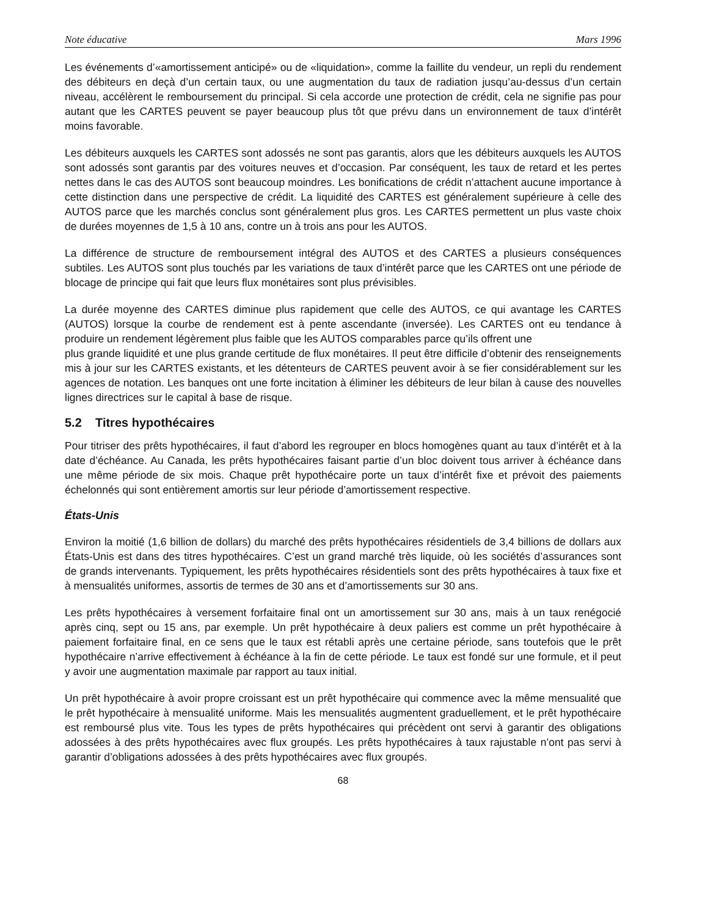Note éducative Mars 1996
Les événements d’«amortissement anticipé» ou de «liquidation», comme la faillite du vendeur, un repli du rendement des débiteurs en deçà d’un certain taux, ou une augmentation du taux de radiation jusqu’au-dessus d’un certain niveau, accélèrent le remboursement du principal. Si cela accorde une protection de crédit, cela ne signifie pas pour autant que les CARTES peuvent se payer beaucoup plus tôt que prévu dans un environnement de taux d’intérêt moins favorable.
Les débiteurs auxquels les CARTES sont adossés ne sont pas garantis, alors que les débiteurs auxquels les AUTOS sont adossés sont garantis par des voitures neuves et d’occasion. Par conséquent, les taux de retard et les pertes nettes dans le cas des AUTOS sont beaucoup moindres. Les bonifications de crédit n’attachent aucune importance à cette distinction dans une perspective de crédit. La liquidité des CARTES est généralement supérieure à celle des AUTOS parce que les marchés conclus sont généralement plus gros. Les CARTES permettent un plus vaste choix de durées moyennes de 1,5 à 10 ans, contre un à trois ans pour les AUTOS.
La différence de structure de remboursement intégral des AUTOS et des CARTES a plusieurs conséquences subtiles. Les AUTOS sont plus touchés par les variations de taux d’intérêt parce que les CARTES ont une période de blocage de principe qui fait que leurs flux monétaires sont plus prévisibles.
La durée moyenne des CARTES diminue plus rapidement que celle des AUTOS, ce qui avantage les CARTES (AUTOS) lorsque la courbe de rendement est à pente ascendante (inversée). Les CARTES ont eu tendance à produire un rendement légèrement plus faible que les AUTOS comparables parce qu’ils offrent une
plus grande liquidité et une plus grande certitude de flux monétaires. Il peut être difficile d’obtenir des renseignements mis à jour sur les CARTES existants, et les détenteurs de CARTES peuvent avoir à se fier considérablement sur les agences de notation. Les banques ont une forte incitation à éliminer les débiteurs de leur bilan à cause des nouvelles lignes directrices sur le capital à base de risque.
5.2 Titres hypothécaires
Pour titriser des prêts hypothécaires, il faut d’abord les regrouper en blocs homogènes quant au taux d’intérêt et à la date d’échéance. Au Canada, les prêts hypothécaires faisant partie d’un bloc doivent tous arriver à échéance dans une même période de six mois. Chaque prêt hypothécaire porte un taux d’intérêt fixe et prévoit des paiements échelonnés qui sont entièrement amortis sur leur période d’amortissement respective.
États-Unis
Environ la moitié (1,6 billion de dollars) du marché des prêts hypothécaires résidentiels de 3,4 billions de dollars aux États-Unis est dans des titres hypothécaires. C’est un grand marché très liquide, où les sociétés d’assurances sont de grands intervenants. Typiquement, les prêts hypothécaires résidentiels sont des prêts hypothécaires à taux fixe et à mensualités uniformes, assortis de termes de 30 ans et d’amortissements sur 30 ans.
Les prêts hypothécaires à versement forfaitaire final ont un amortissement sur 30 ans, mais à un taux renégocié après cinq, sept ou 15 ans, par exemple. Un prêt hypothécaire à deux paliers est comme un prêt hypothécaire à paiement forfaitaire final, en ce sens que le taux est rétabli après une certaine période, sans toutefois que le prêt hypothécaire n’arrive effectivement à échéance à la fin de cette période. Le taux est fondé sur une formule, et il peut y avoir une augmentation maximale par rapport au taux initial.
Un prêt hypothécaire à avoir propre croissant est un prêt hypothécaire qui commence avec la même mensualité que le prêt hypothécaire à mensualité uniforme. Mais les mensualités augmentent graduellement, et le prêt hypothécaire est remboursé plus vite. Tous les types de prêts hypothécaires qui précèdent ont servi à garantir des obligations adossées à des prêts hypothécaires avec flux groupés. Les prêts hypothécaires à taux rajustable n’ont pas servi à garantir d’obligations adossées à des prêts hypothécaires avec flux groupés.
68